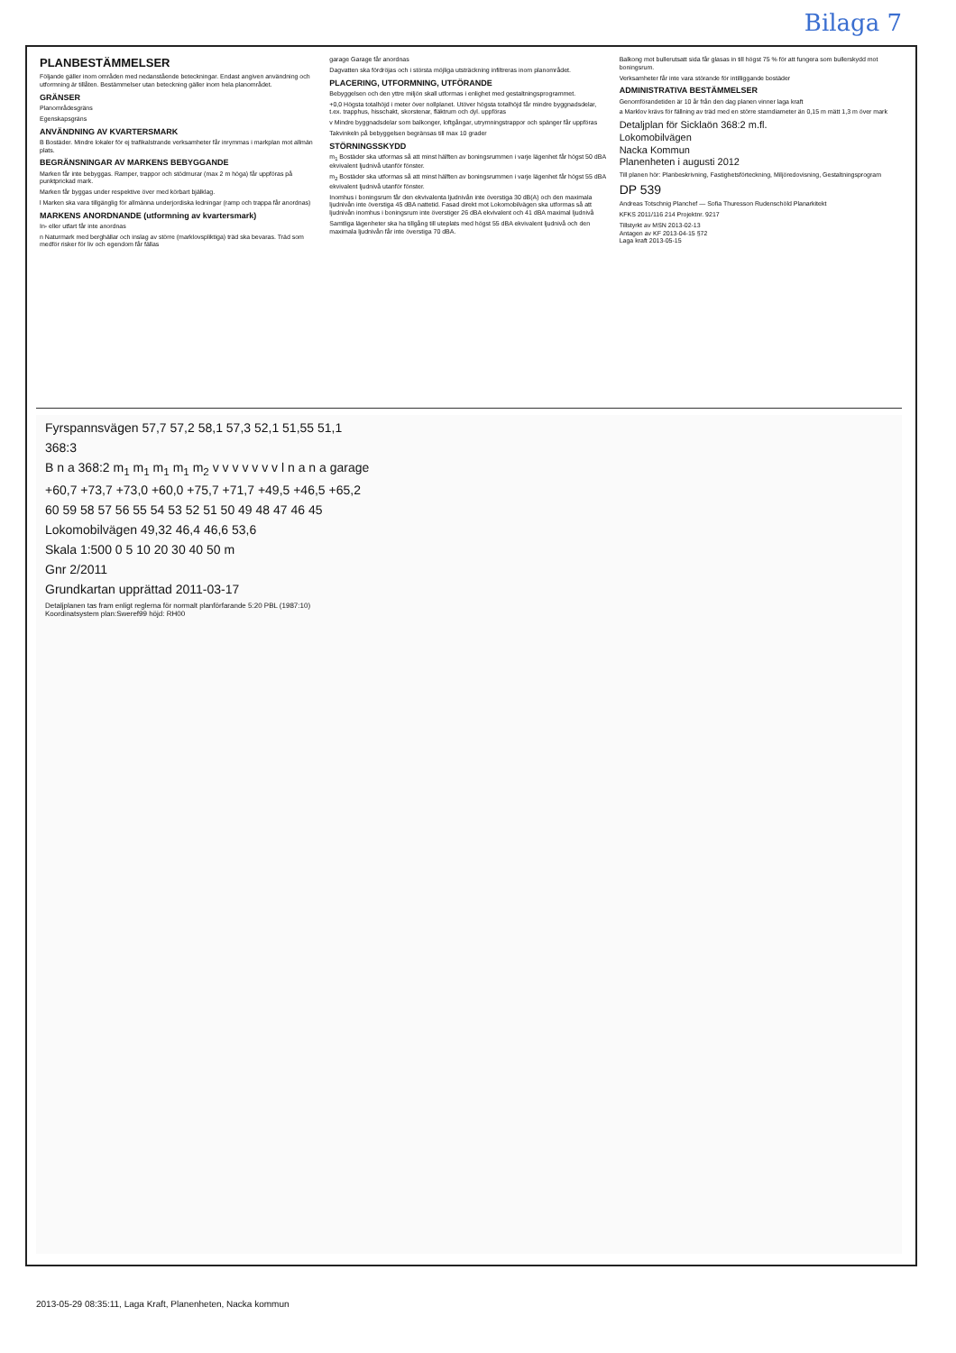Bilaga 7
PLANBESTÄMMELSER
Följande gäller inom områden med nedanstående beteckningar. Endast angiven användning och utformning är tillåten. Bestämmelser utan beteckning gäller inom hela planområdet.
GRÄNSER
Planområdesgräns
Egenskapsgräns
ANVÄNDNING AV KVARTERSMARK
B Bostäder. Mindre lokaler för ej trafikalstrande verksamheter får inrymmas i markplan mot allmän plats.
BEGRÄNSNINGAR AV MARKENS BEBYGGANDE
Marken får inte bebyggas. Ramper, trappor och stödmurar (max 2 m höga) får uppföras på punktprickad mark.
Marken får byggas under respektive över med körbart bjälklag.
l Marken ska vara tillgänglig för allmänna underjordiska ledningar (ramp och trappa får anordnas)
MARKENS ANORDNANDE (utformning av kvartersmark)
In- eller utfart får inte anordnas
n Naturmark med berghällar och inslag av större (marklovspliktiga) träd ska bevaras. Träd som medför risker för liv och egendom får fällas
garage Garage får anordnas
Dagvatten ska fördröjas och i största möjliga utsträckning infiltreras inom planområdet.
PLACERING, UTFORMNING, UTFÖRANDE
Bebyggelsen och den yttre miljön skall utformas i enlighet med gestaltningsprogrammet.
+0,0 Högsta totalhöjd i meter över nollplanet. Utöver högsta totalhöjd får mindre byggnadsdelar, t.ex. trapphus, hisschakt, skorstenar, fläktrum och dyl. uppföras
v Mindre byggnadsdelar som balkonger, loftgångar, utrymningstrappor och spänger får uppföras
Takvinkeln på bebyggelsen begränsas till max 10 grader
STÖRNINGSSKYDD
m<sub>1</sub> Bostäder ska utformas så att minst hälften av boningsrummen i varje lägenhet får högst 50 dBA ekvivalent ljudnivå utanför fönster.
m<sub>2</sub> Bostäder ska utformas så att minst hälften av boningsrummen i varje lägenhet får högst 55 dBA ekvivalent ljudnivå utanför fönster.
Inomhus i boningsrum får den ekvivalenta ljudnivån inte överstiga 30 dB(A) och den maximala ljudnivån inte överstiga 45 dBA nattetid. Fasad direkt mot Lokomobilvägen ska utformas så att ljudnivån inomhus i boningsrum inte överstiger 26 dBA ekvivalent och 41 dBA maximal ljudnivå
Samtliga lägenheter ska ha tillgång till uteplats med högst 55 dBA ekvivalent ljudnivå och den maximala ljudnivån får inte överstiga 70 dBA.
Balkong mot bullerutsatt sida får glasas in till högst 75 % för att fungera som bullerskydd mot boningsrum.
Verksamheter får inte vara störande för intilliggande bostäder
ADMINISTRATIVA BESTÄMMELSER
Genomförandetiden är 10 år från den dag planen vinner laga kraft
a Marklov krävs för fällning av träd med en större stamdiameter än 0,15 m mätt 1,3 m över mark
Detaljplan för Sicklaön 368:2 m.fl.
Lokomobilvägen
Nacka Kommun
Planenheten i augusti 2012
Till planen hör: Planbeskrivning, Fastighetsförteckning, Miljöredovisning, Gestaltningsprogram
DP 539
Andreas Totschnig Planchef — Sofia Thuresson Rudenschöld Planarkitekt
KFKS 2011/116 214 Projektnr. 9217
Tillstyrkt av MSN 2013-02-13
Antagen av KF 2013-04-15 §72
Laga kraft 2013-05-15
Fyrspannsvägen 57,7 57,2 58,1 57,3 52,1 51,55 51,1
368:3
B n a 368:2 m<sub>1</sub> m<sub>1</sub> m<sub>1</sub> m<sub>1</sub> m<sub>2</sub> v v v v v v v l n a n a garage
+60,7 +73,7 +73,0 +60,0 +75,7 +71,7 +49,5 +46,5 +65,2
60 59 58 57 56 55 54 53 52 51 50 49 48 47 46 45
Lokomobilvägen 49,32 46,4 46,6 53,6
Skala 1:500 0 5 10 20 30 40 50 m
Gnr 2/2011
Grundkartan upprättad 2011-03-17
Detaljplanen tas fram enligt reglerna för normalt planförfarande 5:20 PBL (1987:10)
Koordinatsystem plan:Sweref99 höjd: RH00
2013-05-29 08:35:11, Laga Kraft, Planenheten, Nacka kommun